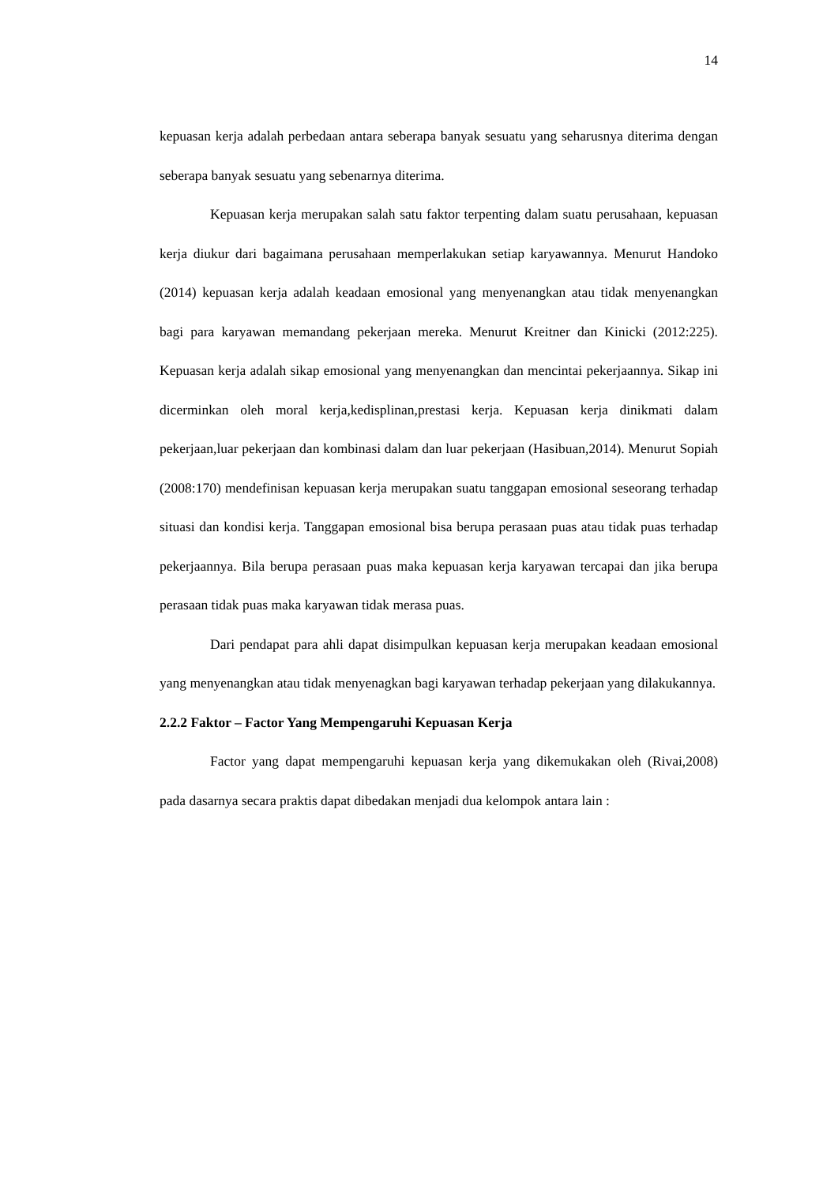14
kepuasan kerja adalah perbedaan antara seberapa banyak sesuatu yang seharusnya diterima dengan seberapa banyak sesuatu yang sebenarnya diterima.
Kepuasan kerja merupakan salah satu faktor terpenting dalam suatu perusahaan, kepuasan kerja diukur dari bagaimana perusahaan memperlakukan setiap karyawannya. Menurut Handoko (2014) kepuasan kerja adalah keadaan emosional yang menyenangkan atau tidak menyenangkan bagi para karyawan memandang pekerjaan mereka. Menurut Kreitner dan Kinicki (2012:225). Kepuasan kerja adalah sikap emosional yang menyenangkan dan mencintai pekerjaannya. Sikap ini dicerminkan oleh moral kerja,kedisplinan,prestasi kerja. Kepuasan kerja dinikmati dalam pekerjaan,luar pekerjaan dan kombinasi dalam dan luar pekerjaan (Hasibuan,2014). Menurut Sopiah (2008:170) mendefinisan kepuasan kerja merupakan suatu tanggapan emosional seseorang terhadap situasi dan kondisi kerja. Tanggapan emosional bisa berupa perasaan puas atau tidak puas terhadap pekerjaannya. Bila berupa perasaan puas maka kepuasan kerja karyawan tercapai dan jika berupa perasaan tidak puas maka karyawan tidak merasa puas.
Dari pendapat para ahli dapat disimpulkan kepuasan kerja merupakan keadaan emosional yang menyenangkan atau tidak menyenagkan bagi karyawan terhadap pekerjaan yang dilakukannya.
2.2.2 Faktor – Factor Yang Mempengaruhi Kepuasan Kerja
Factor yang dapat mempengaruhi kepuasan kerja yang dikemukakan oleh (Rivai,2008) pada dasarnya secara praktis dapat dibedakan menjadi dua kelompok antara lain :